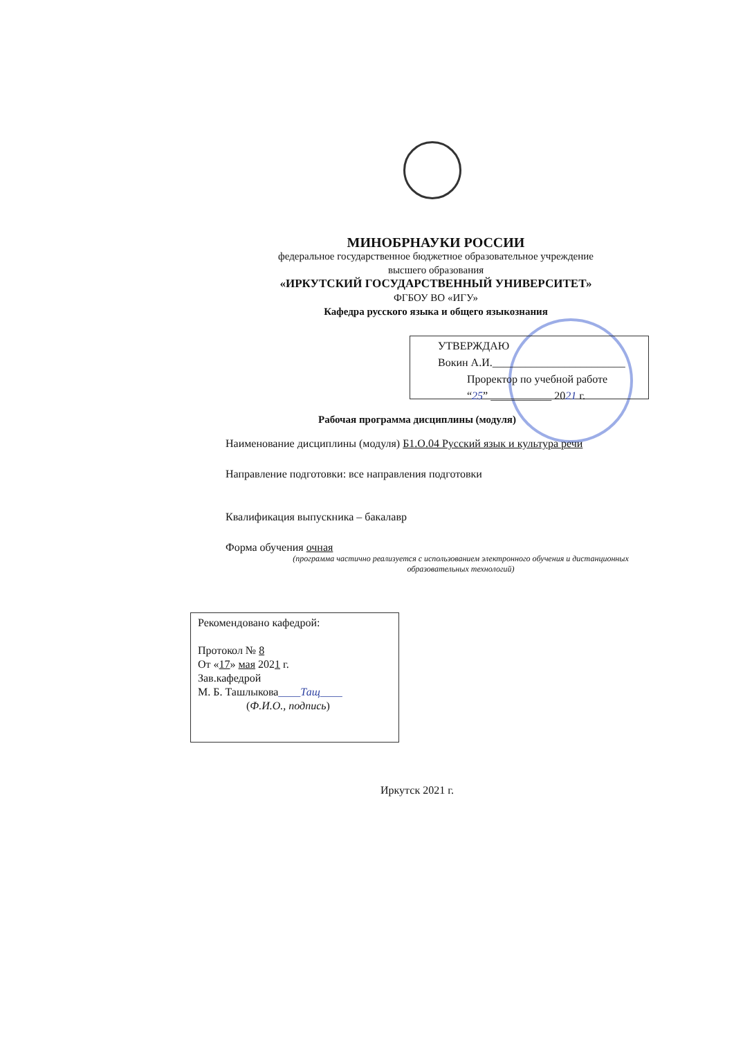МИНОБРНАУКИ РОССИИ
федеральное государственное бюджетное образовательное учреждение
высшего образования
«ИРКУТСКИЙ ГОСУДАРСТВЕННЫЙ УНИВЕРСИТЕТ»
ФГБОУ ВО «ИГУ»
Кафедра русского языка и общего языкознания
УТВЕРЖДАЮ
Вокин А.И.________________________
Проректор по учебной работе
“25” ___________ 2021 г.
Рабочая программа дисциплины (модуля)
Наименование дисциплины (модуля) Б1.О.04 Русский язык и культура речи
Направление подготовки: все направления подготовки
Квалификация выпускника – бакалавр
Форма обучения очная
(программа частично реализуется с использованием электронного обучения и дистанционных образовательных технологий)
Рекомендовано кафедрой:
Протокол № 8
От «17» мая 2021 г.
Зав.кафедрой
М. Б. Ташлыкова____Тащ____
(Ф.И.О., подпись)
Иркутск 2021 г.